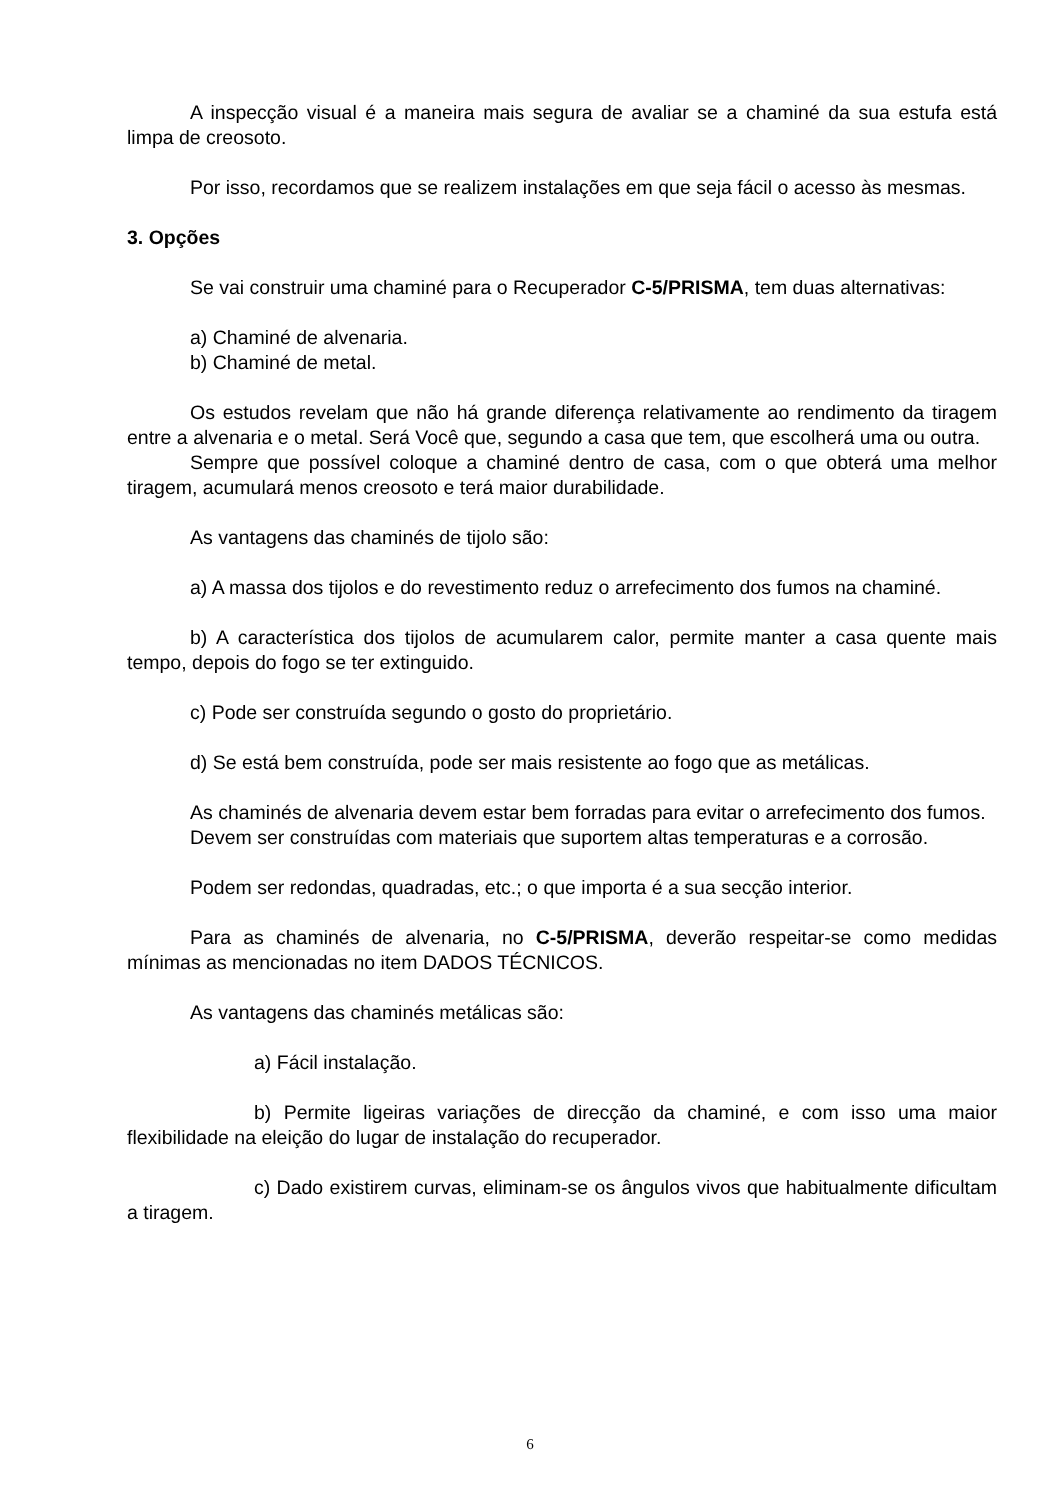A inspecção visual é a maneira mais segura de avaliar se a chaminé da sua estufa está limpa de creosoto.
Por isso, recordamos que se realizem instalações em que seja fácil o acesso às mesmas.
3. Opções
Se vai construir uma chaminé para o Recuperador C-5/PRISMA, tem duas alternativas:
a) Chaminé de alvenaria.
b) Chaminé de metal.
Os estudos revelam que não há grande diferença relativamente ao rendimento da tiragem entre a alvenaria e o metal. Será Você que, segundo a casa que tem, que escolherá uma ou outra.
Sempre que possível coloque a chaminé dentro de casa, com o que obterá uma melhor tiragem, acumulará menos creosoto e terá maior durabilidade.
As vantagens das chaminés de tijolo são:
a) A massa dos tijolos e do revestimento reduz o arrefecimento dos fumos na chaminé.
b) A característica dos tijolos de acumularem calor, permite manter a casa quente mais tempo, depois do fogo se ter extinguido.
c) Pode ser construída segundo o gosto do proprietário.
d) Se está bem construída, pode ser mais resistente ao fogo que as metálicas.
As chaminés de alvenaria devem estar bem forradas para evitar o arrefecimento dos fumos.
Devem ser construídas com materiais que suportem altas temperaturas e a corrosão.
Podem ser redondas, quadradas, etc.; o que importa é a sua secção interior.
Para as chaminés de alvenaria, no C-5/PRISMA, deverão respeitar-se como medidas mínimas as mencionadas no item DADOS TÉCNICOS.
As vantagens das chaminés metálicas são:
a) Fácil instalação.
b) Permite ligeiras variações de direcção da chaminé, e com isso uma maior flexibilidade na eleição do lugar de instalação do recuperador.
c) Dado existirem curvas, eliminam-se os ângulos vivos que habitualmente dificultam a tiragem.
6